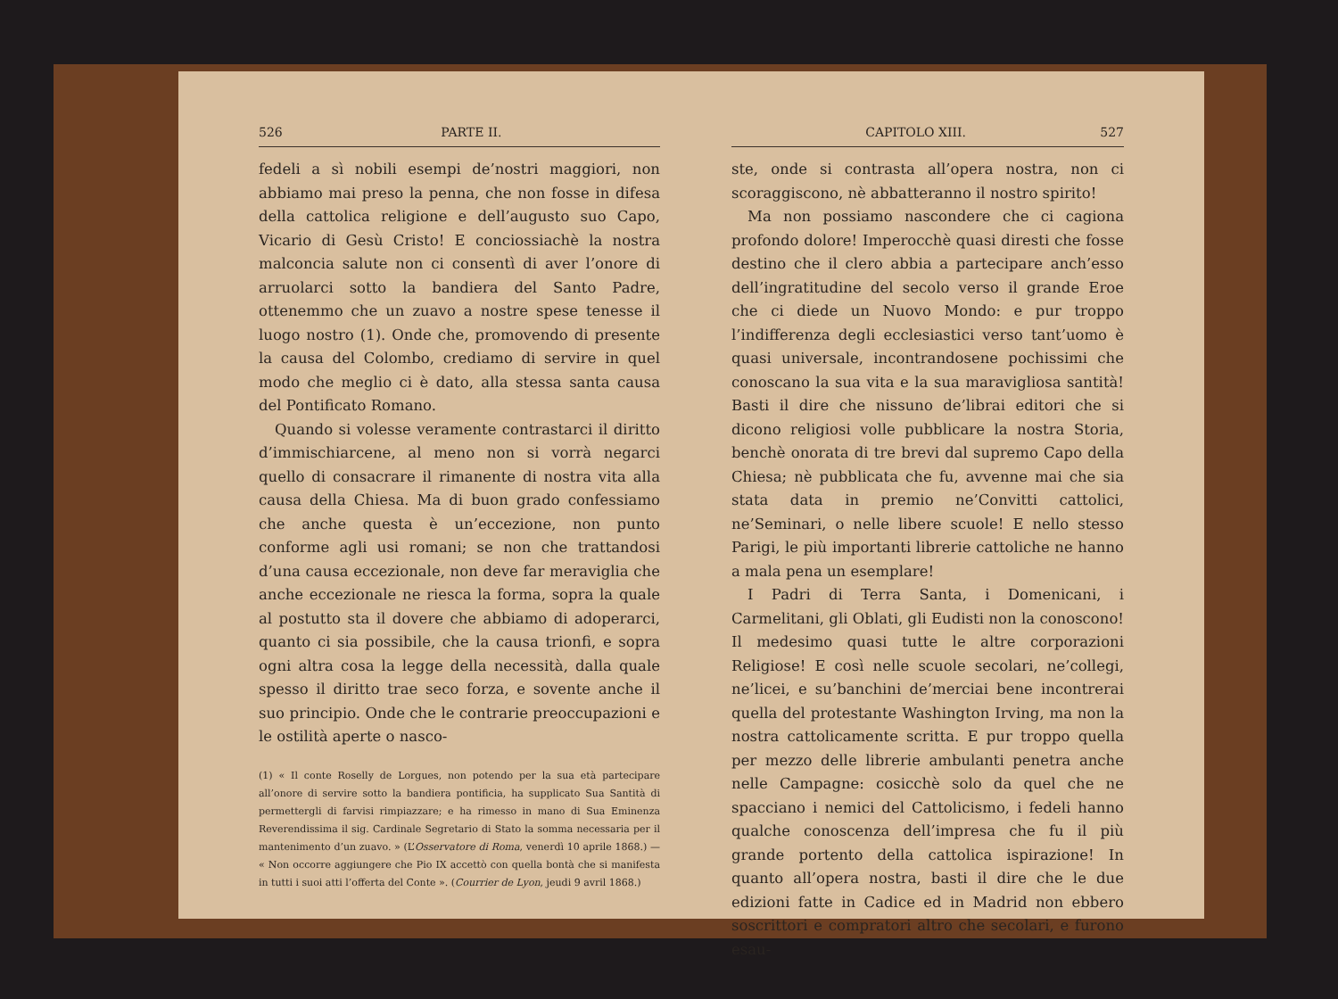526 PARTE II.
fedeli a sì nobili esempi de’nostri maggiori, non abbiamo mai preso la penna, che non fosse in difesa della cattolica religione e dell’augusto suo Capo, Vicario di Gesù Cristo! E conciossiachè la nostra malconcia salute non ci consentì di aver l’onore di arruolarci sotto la bandiera del Santo Padre, ottenemmo che un zuavo a nostre spese tenesse il luogo nostro (1). Onde che, promovendo di presente la causa del Colombo, crediamo di servire in quel modo che meglio ci è dato, alla stessa santa causa del Pontificato Romano.
Quando si volesse veramente contrastarci il diritto d’immischiarcene, al meno non si vorrà negarci quello di consacrare il rimanente di nostra vita alla causa della Chiesa. Ma di buon grado confessiamo che anche questa è un’eccezione, non punto conforme agli usi romani; se non che trattandosi d’una causa eccezionale, non deve far meraviglia che anche eccezionale ne riesca la forma, sopra la quale al postutto sta il dovere che abbiamo di adoperarci, quanto ci sia possibile, che la causa trionfi, e sopra ogni altra cosa la legge della necessità, dalla quale spesso il diritto trae seco forza, e sovente anche il suo principio. Onde che le contrarie preoccupazioni e le ostilità aperte o nasco-
(1) « Il conte Roselly de Lorgues, non potendo per la sua età partecipare all’onore di servire sotto la bandiera pontificia, ha supplicato Sua Santità di permettergli di farvisi rimpiazzare; e ha rimesso in mano di Sua Eminenza Reverendissima il sig. Cardinale Segretario di Stato la somma necessaria per il mantenimento d’un zuavo. » (L’Osservatore di Roma, venerdì 10 aprile 1868.) — « Non occorre aggiungere che Pio IX accettò con quella bontà che si manifesta in tutti i suoi atti l’offerta del Conte ». (Courrier de Lyon, jeudi 9 avril 1868.)
CAPITOLO XIII. 527
ste, onde si contrasta all’opera nostra, non ci scoraggiscono, nè abbatteranno il nostro spirito!
Ma non possiamo nascondere che ci cagiona profondo dolore! Imperocchè quasi diresti che fosse destino che il clero abbia a partecipare anch’esso dell’ingratitudine del secolo verso il grande Eroe che ci diede un Nuovo Mondo: e pur troppo l’indifferenza degli ecclesiastici verso tant’uomo è quasi universale, incontrandosene pochissimi che conoscano la sua vita e la sua maravigliosa santità! Basti il dire che nissuno de’librai editori che si dicono religiosi volle pubblicare la nostra Storia, benchè onorata di tre brevi dal supremo Capo della Chiesa; nè pubblicata che fu, avvenne mai che sia stata data in premio ne’Convitti cattolici, ne’Seminari, o nelle libere scuole! E nello stesso Parigi, le più importanti librerie cattoliche ne hanno a mala pena un esemplare!
I Padri di Terra Santa, i Domenicani, i Carmelitani, gli Oblati, gli Eudisti non la conoscono! Il medesimo quasi tutte le altre corporazioni Religiose! E così nelle scuole secolari, ne’collegi, ne’licei, e su’banchini de’merciai bene incontrerai quella del protestante Washington Irving, ma non la nostra cattolicamente scritta. E pur troppo quella per mezzo delle librerie ambulanti penetra anche nelle Campagne: cosicchè solo da quel che ne spacciano i nemici del Cattolicismo, i fedeli hanno qualche conoscenza dell’impresa che fu il più grande portento della cattolica ispirazione! In quanto all’opera nostra, basti il dire che le due edizioni fatte in Cadice ed in Madrid non ebbero soscrittori e compratori altro che secolari, e furono esau-